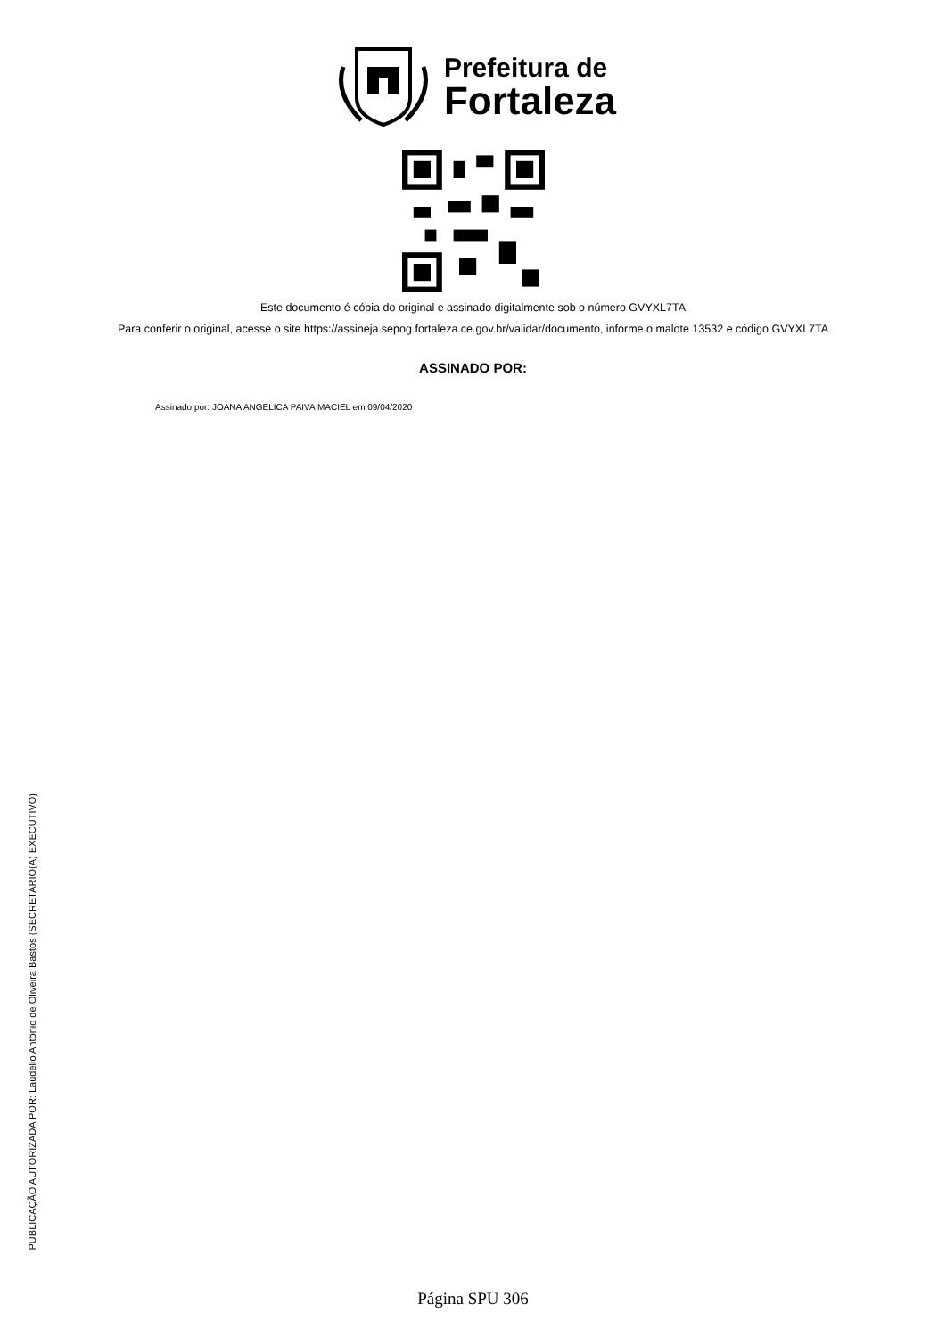Prefeitura de
Fortaleza
Este documento é cópia do original e assinado digitalmente sob o número GVYXL7TA
Para conferir o original, acesse o site https://assineja.sepog.fortaleza.ce.gov.br/validar/documento, informe o malote 13532 e código GVYXL7TA
ASSINADO POR:
Assinado por: JOANA ANGELICA PAIVA MACIEL em 09/04/2020
PUBLICAÇÃO AUTORIZADA POR: Laudélio Antônio de Oliveira Bastos (SECRETARIO(A) EXECUTIVO)
Página SPU 306